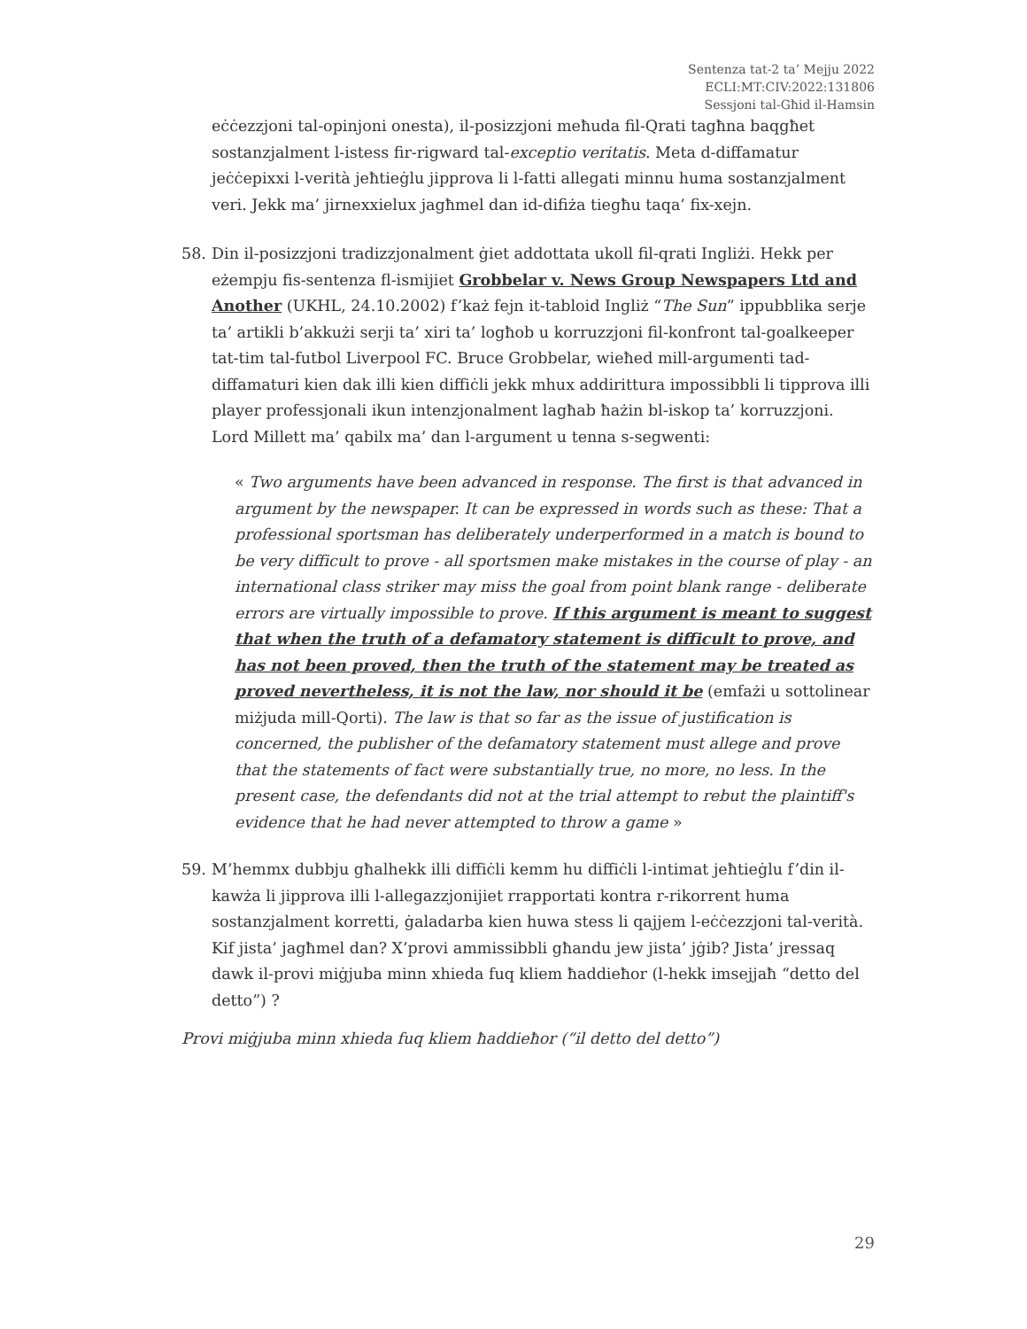Sentenza tat-2 ta’ Mejju 2022
ECLI:MT:CIV:2022:131806
Sessjoni tal-Għid il-Hamsin
eċċezzjoni tal-opinjoni onesta), il-posizzjoni meħuda fil-Qrati tagħna baqgħet sostanzjalment l-istess fir-rigward tal-exceptio veritatis. Meta d-diffamatur jeċċepixxi l-verità jeħtieġlu jipprova li l-fatti allegati minnu huma sostanzjalment veri. Jekk ma’ jirnexxielux jagħmel dan id-difiża tiegħu taqa’ fix-xejn.
58. Din il-posizzjoni tradizzjonalment ġiet addottata ukoll fil-qrati Ingliżi. Hekk per eżempju fis-sentenza fl-ismijiet Grobbelar v. News Group Newspapers Ltd and Another (UKHL, 24.10.2002) f’każ fejn it-tabloid Ingliż “The Sun” ippubblika serje ta’ artikli b’akkużi serji ta’ xiri ta’ logħob u korruzzjoni fil-konfront tal-goalkeeper tat-tim tal-futbol Liverpool FC. Bruce Grobbelar, wieħed mill-argumenti tad-diffamaturi kien dak illi kien diffiċli jekk mhux addirittura impossibbli li tipprova illi player professjonali ikun intenzjonalment lagħab ħażin bl-iskop ta’ korruzzjoni. Lord Millett ma’ qabilx ma’ dan l-argument u tenna s-segwenti:
« Two arguments have been advanced in response. The first is that advanced in argument by the newspaper. It can be expressed in words such as these: That a professional sportsman has deliberately underperformed in a match is bound to be very difficult to prove - all sportsmen make mistakes in the course of play - an international class striker may miss the goal from point blank range - deliberate errors are virtually impossible to prove. If this argument is meant to suggest that when the truth of a defamatory statement is difficult to prove, and has not been proved, then the truth of the statement may be treated as proved nevertheless, it is not the law, nor should it be (emfażi u sottolinear miżjuda mill-Qorti). The law is that so far as the issue of justification is concerned, the publisher of the defamatory statement must allege and prove that the statements of fact were substantially true, no more, no less. In the present case, the defendants did not at the trial attempt to rebut the plaintiff's evidence that he had never attempted to throw a game »
59. M’hemmx dubbju għalhekk illi diffiċli kemm hu diffiċli l-intimat jeħtieġlu f’din il-kawża li jipprova illi l-allegazzjonijiet rrapportati kontra r-rikorrent huma sostanzjalment korretti, ġaladarba kien huwa stess li qajjem l-eċċezzjoni tal-verità. Kif jista’ jagħmel dan? X’provi ammissibbli għandu jew jista’ jġib? Jista’ jressaq dawk il-provi miġjuba minn xhieda fuq kliem ħaddieħor (l-hekk imsejjaħ “detto del detto”) ?
Provi miġjuba minn xhieda fuq kliem ħaddieħor (“il detto del detto”)
29